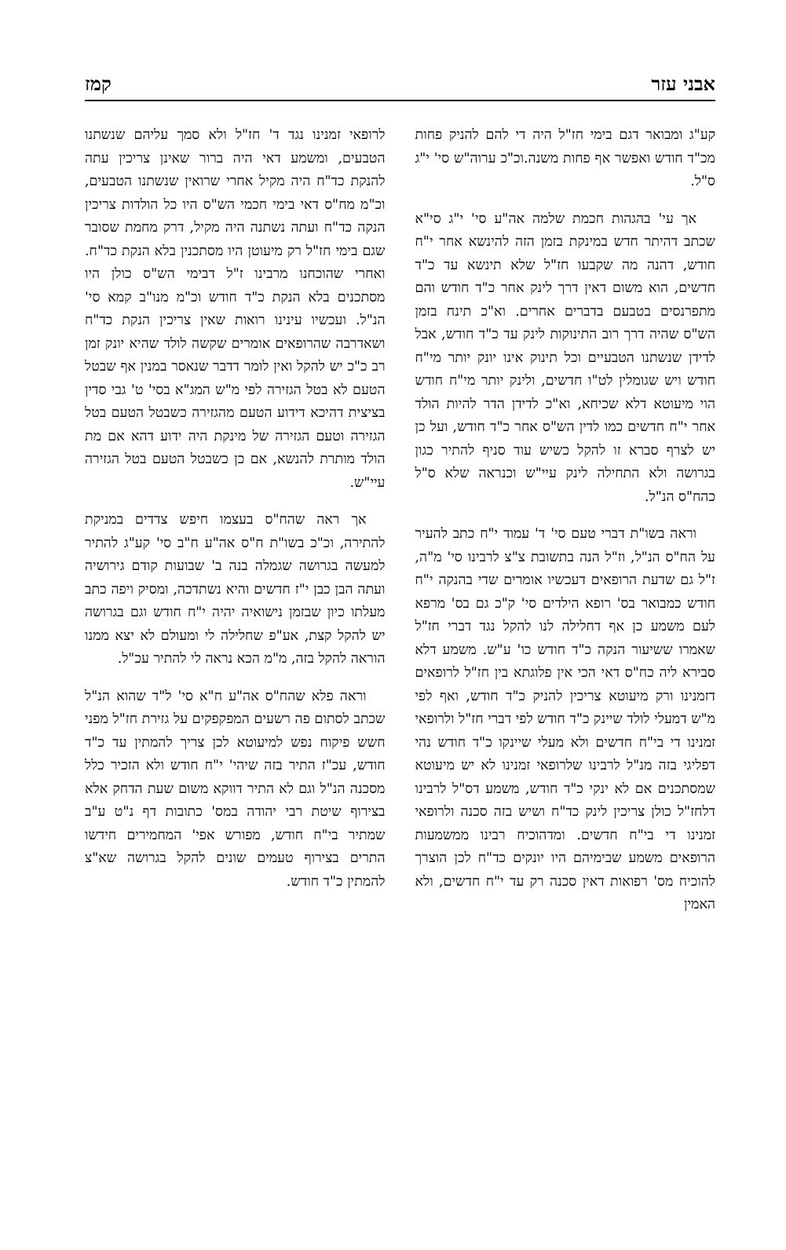אבני עזר קמז
קע"ג ומבואר דגם בימי חז"ל היה די להם להניק פחות מכ"ד חודש ואפשר אף פחות משנה.וכ"כ ערוה"ש סי' י"ג ס"ל.
אך עי' בהגהות חכמת שלמה אה"ע סי' י"ג סי"א שכתב דהיתר חדש במינקת בזמן הזה להינשא אחר י"ח חודש, דהנה מה שקבעו חז"ל שלא תינשא עד כ"ד חדשים, הוא משום דאין דרך לינק אחר כ"ד חודש והם מתפרנסים בטבעם בדברים אחרים. וא"כ תינח בזמן הש"ס שהיה דרך רוב התינוקות לינק עד כ"ד חודש, אבל לדידן שנשתנו הטבעיים וכל תינוק אינו יונק יותר מי"ח חודש ויש שגומלין לט"ו חדשים, ולינק יותר מי"ח חודש הוי מיעוטא דלא שכיחא, וא"כ לדידן הדר להיות הולד אחר י"ח חדשים כמו לדין הש"ס אחר כ"ד חודש, ועל כן יש לצרף סברא זו להקל כשיש עוד סניף להתיר כגון בגרושה ולא התחילה לינק עיי"ש וכנראה שלא ס"ל כהח"ס הנ"ל.
וראה בשו"ת דברי טעם סי' ד' עמוד י"ח כתב להעיר על הח"ס הנ"ל, וז"ל הנה בתשובת צ"צ לרבינו סי' מ"ה, ז"ל גם שדעת הרופאים דעכשיו אומרים שדי בהנקה י"ח חודש כמבואר בס' רופא הילדים סי' ק"כ גם בס' מרפא לעם משמע כן אף דחלילה לנו להקל נגד דברי חז"ל שאמרו ששיעור הנקה כ"ד חודש כו' ע"ש. משמע דלא סבירא ליה כח"ס דאי הכי אין פלוגתא בין חז"ל לרופאים דזמנינו ורק מיעוטא צריכין להניק כ"ד חודש, ואף לפי מ"ש דמעלי לולד שיינק כ"ד חודש לפי דברי חז"ל ולרופאי זמנינו די בי"ח חדשים ולא מעלי שיינקו כ"ד חודש נהי דפליגי בזה מנ"ל לרבינו שלרופאי זמנינו לא יש מיעוטא שמסתכנים אם לא ינקי כ"ד חודש, משמע דס"ל לרבינו דלחז"ל כולן צריכין לינק כד"ח ושיש בזה סכנה ולרופאי זמנינו די בי"ח חדשים. ומדהוכיח רבינו ממשמעות הרופאים משמע שבימיהם היו יונקים כד"ח לכן הוצרך להוכיח מס' רפואות דאין סכנה רק עד י"ח חדשים, ולא האמין
לרופאי זמנינו נגד ד' חז"ל ולא סמך עליהם שנשתנו הטבעים, ומשמע דאי היה ברור שאינן צריכין עתה להנקת כד"ח היה מקיל אחרי שרואין שנשתנו הטבעים, וכ"מ מח"ס דאי בימי חכמי הש"ס היו כל הולדות צריכין הנקה כד"ח ועתה נשתנה היה מקיל, דרק מחמת שסובר שגם בימי חז"ל רק מיעוטן היו מסתכנין בלא הנקת כד"ח. ואחרי שהוכחנו מרבינו ז"ל דבימי הש"ס כולן היו מסתכנים בלא הנקת כ"ד חודש וכ"מ מנו"ב קמא סי' הנ"ל. ועכשיו עינינו רואות שאין צריכין הנקת כד"ח ושאדרבה שהרופאים אומרים שקשה לולד שהיא יונק זמן רב כ"כ יש להקל ואין לומר דדבר שנאסר במנין אף שבטל הטעם לא בטל הגזירה לפי מ"ש המג"א בסי' ט' גבי סדין בציצית דהיכא דידוע הטעם מהגזירה כשבטל הטעם בטל הגזירה וטעם הגזירה של מינקת היה ידוע דהא אם מת הולד מותרת להנשא, אם כן כשבטל הטעם בטל הגזירה עיי"ש.
אך ראה שהח"ס בעצמו חיפש צדדים במניקת להתירה, וכ"כ בשו"ת ח"ס אה"ע ח"ב סי' קע"ג להתיר למעשה בגרושה שגמלה בנה ב' שבועות קודם גירושיה ועתה הבן כבן י"ז חדשים והיא נשתדכה, ומסיק ויפה כתב מעלתו כיון שבזמן נישואיה יהיה י"ח חודש וגם בגרושה יש להקל קצת, אע"פ שחלילה לי ומעולם לא יצא ממנו הוראה להקל בזה, מ"מ הכא נראה לי להתיר עכ"ל.
וראה פלא שהח"ס אה"ע ח"א סי' ל"ד שהוא הנ"ל שכתב לסתום פה רשעים המפקפקים על גזירת חז"ל מפני חשש פיקוח נפש למיעוטא לכן צריך להמתין עד כ"ד חודש, עכ"ז התיר בזה שיהי' י"ח חודש ולא הזכיר כלל מסכנה הנ"ל וגם לא התיר דווקא משום שעת הדחק אלא בצירוף שיטת רבי יהודה במס' כתובות דף נ"ט ע"ב שמתיר בי"ח חודש, מפורש אפי' המחמירים חידשו התרים בצירוף טעמים שונים להקל בגרושה שא"צ להמתין כ"ד חודש.